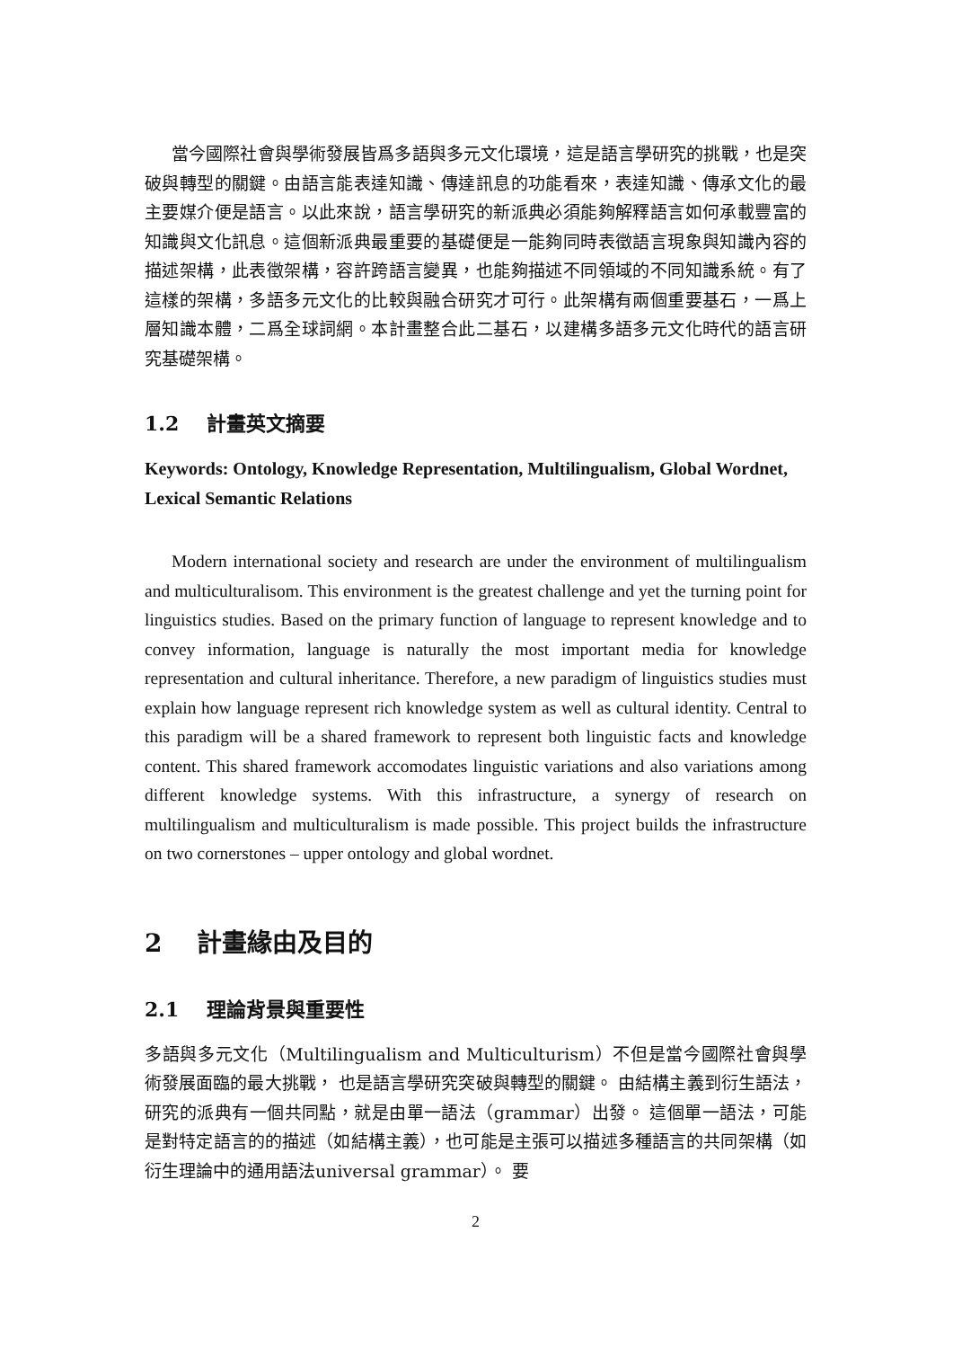當今國際社會與學術發展皆爲多語與多元文化環境，這是語言學研究的挑戰，也是突破與轉型的關鍵。由語言能表達知識、傳達訊息的功能看來，表達知識、傳承文化的最主要媒介便是語言。以此來說，語言學研究的新派典必須能夠解釋語言如何承載豐富的知識與文化訊息。這個新派典最重要的基礎便是一能夠同時表徵語言現象與知識內容的描述架構，此表徵架構，容許跨語言變異，也能夠描述不同領域的不同知識系統。有了這樣的架構，多語多元文化的比較與融合研究才可行。此架構有兩個重要基石，一爲上層知識本體，二爲全球詞網。本計畫整合此二基石，以建構多語多元文化時代的語言研究基礎架構。
1.2 計畫英文摘要
Keywords: Ontology, Knowledge Representation, Multilingualism, Global Wordnet, Lexical Semantic Relations
Modern international society and research are under the environment of multilingualism and multiculturalisom. This environment is the greatest challenge and yet the turning point for linguistics studies. Based on the primary function of language to represent knowledge and to convey information, language is naturally the most important media for knowledge representation and cultural inheritance. Therefore, a new paradigm of linguistics studies must explain how language represent rich knowledge system as well as cultural identity. Central to this paradigm will be a shared framework to represent both linguistic facts and knowledge content. This shared framework accomodates linguistic variations and also variations among different knowledge systems. With this infrastructure, a synergy of research on multilingualism and multiculturalism is made possible. This project builds the infrastructure on two cornerstones – upper ontology and global wordnet.
2 計畫緣由及目的
2.1 理論背景與重要性
多語與多元文化（Multilingualism and Multiculturism）不但是當今國際社會與學術發展面臨的最大挑戰， 也是語言學研究突破與轉型的關鍵。 由結構主義到衍生語法，研究的派典有一個共同點，就是由單一語法（grammar）出發。 這個單一語法，可能是對特定語言的的描述（如結構主義），也可能是主張可以描述多種語言的共同架構（如衍生理論中的通用語法universal grammar）。 要
2